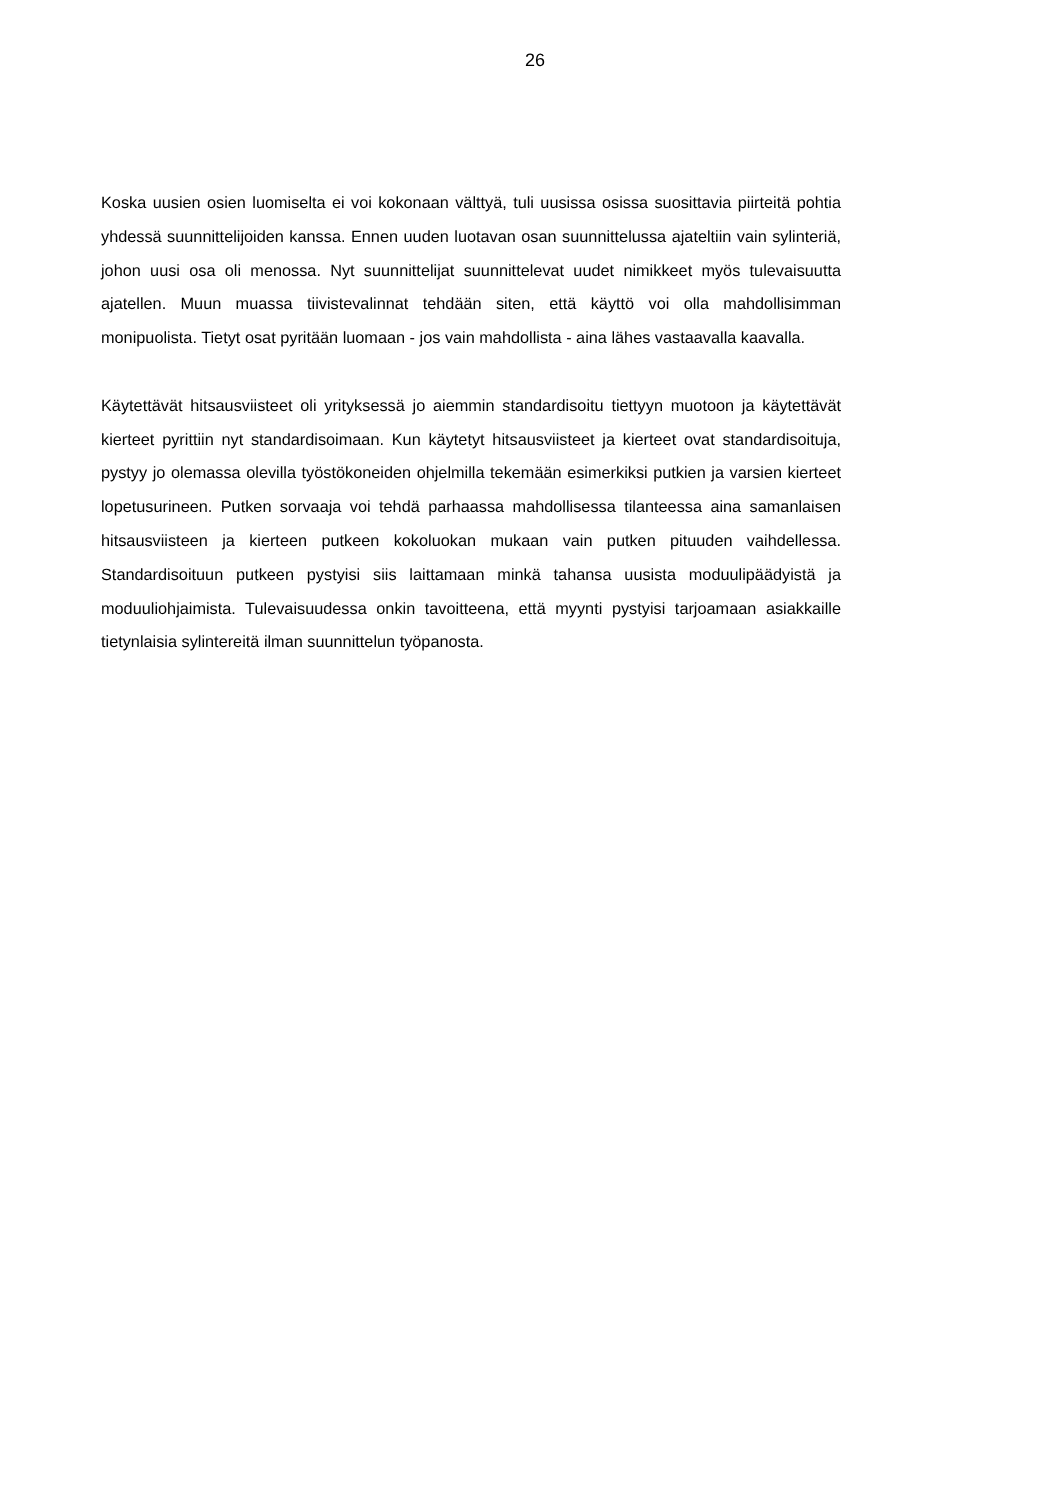26
Koska uusien osien luomiselta ei voi kokonaan välttyä, tuli uusissa osissa suosittavia piirteitä pohtia yhdessä suunnittelijoiden kanssa. Ennen uuden luotavan osan suunnittelussa ajateltiin vain sylinteriä, johon uusi osa oli menossa. Nyt suunnittelijat suunnittelevat uudet nimikkeet myös tulevaisuutta ajatellen. Muun muassa tiivistevalinnat tehdään siten, että käyttö voi olla mahdollisimman monipuolista. Tietyt osat pyritään luomaan - jos vain mahdollista - aina lähes vastaavalla kaavalla.
Käytettävät hitsausviisteet oli yrityksessä jo aiemmin standardisoitu tiettyyn muotoon ja käytettävät kierteet pyrittiin nyt standardisoimaan. Kun käytetyt hitsausviisteet ja kierteet ovat standardisoituja, pystyy jo olemassa olevilla työstökoneiden ohjelmilla tekemään esimerkiksi putkien ja varsien kierteet lopetusurineen. Putken sorvaaja voi tehdä parhaassa mahdollisessa tilanteessa aina samanlaisen hitsausviisteen ja kierteen putkeen kokoluokan mukaan vain putken pituuden vaihdellessa. Standardisoituun putkeen pystyisi siis laittamaan minkä tahansa uusista moduulipäädyistä ja moduuliohjaimista. Tulevaisuudessa onkin tavoitteena, että myynti pystyisi tarjoamaan asiakkaille tietynlaisia sylintereitä ilman suunnittelun työpanosta.